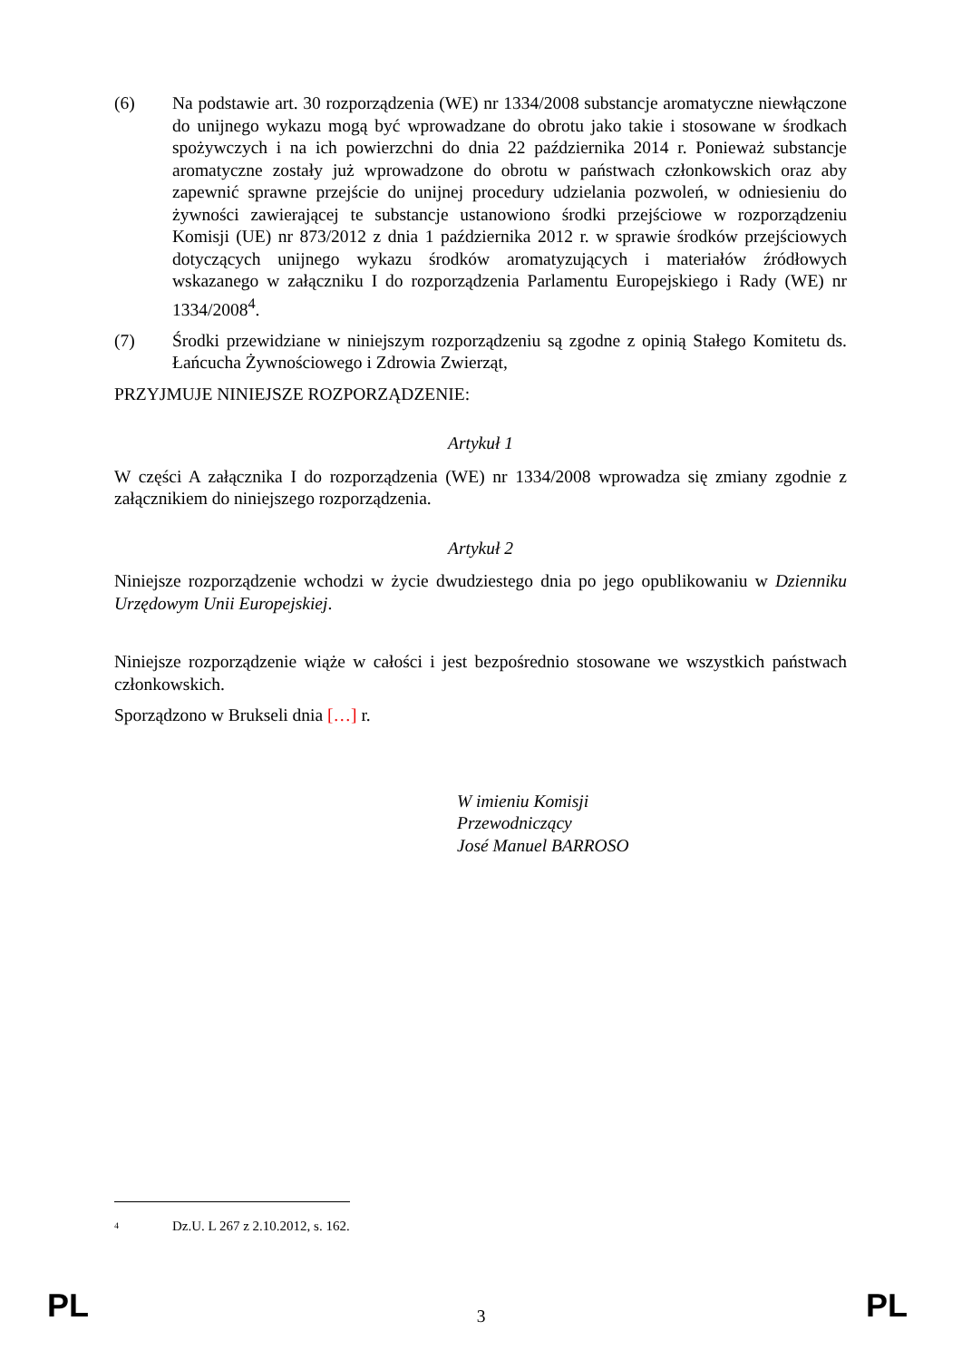(6) Na podstawie art. 30 rozporządzenia (WE) nr 1334/2008 substancje aromatyczne niewłączone do unijnego wykazu mogą być wprowadzane do obrotu jako takie i stosowane w środkach spożywczych i na ich powierzchni do dnia 22 października 2014 r. Ponieważ substancje aromatyczne zostały już wprowadzone do obrotu w państwach członkowskich oraz aby zapewnić sprawne przejście do unijnej procedury udzielania pozwoleń, w odniesieniu do żywności zawierającej te substancje ustanowiono środki przejściowe w rozporządzeniu Komisji (UE) nr 873/2012 z dnia 1 października 2012 r. w sprawie środków przejściowych dotyczących unijnego wykazu środków aromatyzujących i materiałów źródłowych wskazanego w załączniku I do rozporządzenia Parlamentu Europejskiego i Rady (WE) nr 1334/2008<sup>4</sup>.
(7) Środki przewidziane w niniejszym rozporządzeniu są zgodne z opinią Stałego Komitetu ds. Łańcucha Żywnościowego i Zdrowia Zwierząt,
PRZYJMUJE NINIEJSZE ROZPORZĄDZENIE:
Artykuł 1
W części A załącznika I do rozporządzenia (WE) nr 1334/2008 wprowadza się zmiany zgodnie z załącznikiem do niniejszego rozporządzenia.
Artykuł 2
Niniejsze rozporządzenie wchodzi w życie dwudziestego dnia po jego opublikowaniu w Dzienniku Urzędowym Unii Europejskiej.
Niniejsze rozporządzenie wiąże w całości i jest bezpośrednio stosowane we wszystkich państwach członkowskich.
Sporządzono w Brukseli dnia […] r.
W imieniu Komisji
Przewodniczący
José Manuel BARROSO
4 Dz.U. L 267 z 2.10.2012, s. 162.
PL
3 PL